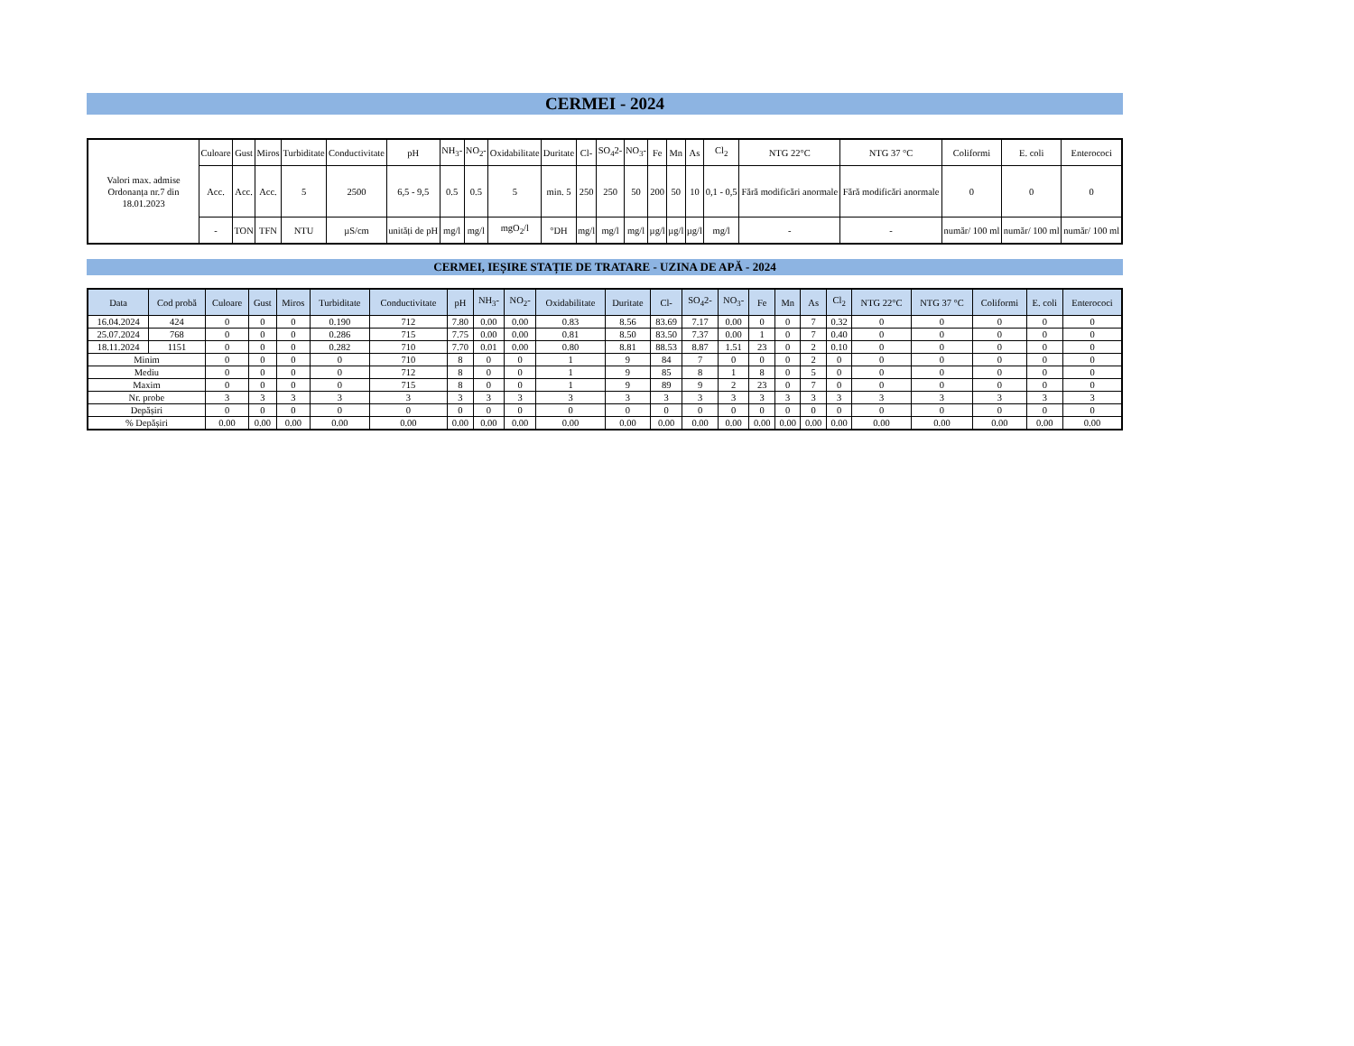CERMEI - 2024
| Valori max. admise Ordonanța nr.7 din 18.01.2023 | Culoare | Gust | Miros | Turbiditate | Conductivitate | pH | NH<sub>3</sub>- | NO<sub>2</sub>- | Oxidabilitate | Duritate | Cl- | SO<sub>4</sub>2- | NO<sub>3</sub>- | Fe | Mn | As | Cl<sub>2</sub> | NTG 22°C | NTG 37 °C | Coliformi | E. coli | Enterococi |
| | Acc. | Acc. | Acc. | 5 | 2500 | 6,5 - 9,5 | 0.5 | 0.5 | 5 | min. 5 | 250 | 250 | 50 | 200 | 50 | 10 | 0,1 - 0,5 | Fără modificări anormale | Fără modificări anormale | 0 | 0 | 0 |
| | - | TON | TFN | NTU | µS/cm | unități de pH | mg/l | mg/l | mgO<sub>2</sub>/l | °DH | mg/l | mg/l | mg/l | µg/l | µg/l | µg/l | mg/l | - | - | număr/ 100 ml | număr/ 100 ml | număr/ 100 ml |
CERMEI, IEȘIRE STAȚIE DE TRATARE - UZINA DE APĂ - 2024
| Data | Cod probă | Culoare | Gust | Miros | Turbiditate | Conductivitate | pH | NH<sub>3</sub>- | NO<sub>2</sub>- | Oxidabilitate | Duritate | Cl- | SO<sub>4</sub>2- | NO<sub>3</sub>- | Fe | Mn | As | Cl<sub>2</sub> | NTG 22°C | NTG 37 °C | Coliformi | E. coli | Enterococi |
| --- | --- | --- | --- | --- | --- | --- | --- | --- | --- | --- | --- | --- | --- | --- | --- | --- | --- | --- | --- | --- | --- | --- | --- |
| 16.04.2024 | 424 | 0 | 0 | 0 | 0.190 | 712 | 7.80 | 0.00 | 0.00 | 0.83 | 8.56 | 83.69 | 7.17 | 0.00 | 0 | 0 | 7 | 0.32 | 0 | 0 | 0 | 0 | 0 |
| 25.07.2024 | 768 | 0 | 0 | 0 | 0.286 | 715 | 7.75 | 0.00 | 0.00 | 0.81 | 8.50 | 83.50 | 7.37 | 0.00 | 1 | 0 | 7 | 0.40 | 0 | 0 | 0 | 0 | 0 |
| 18.11.2024 | 1151 | 0 | 0 | 0 | 0.282 | 710 | 7.70 | 0.01 | 0.00 | 0.80 | 8.81 | 88.53 | 8.87 | 1.51 | 23 | 0 | 2 | 0.10 | 0 | 0 | 0 | 0 | 0 |
| Minim | | 0 | 0 | 0 | 0 | 710 | 8 | 0 | 0 | 1 | 9 | 84 | 7 | 0 | 0 | 0 | 2 | 0 | 0 | 0 | 0 | 0 | 0 |
| Mediu | | 0 | 0 | 0 | 0 | 712 | 8 | 0 | 0 | 1 | 9 | 85 | 8 | 1 | 8 | 0 | 5 | 0 | 0 | 0 | 0 | 0 | 0 |
| Maxim | | 0 | 0 | 0 | 0 | 715 | 8 | 0 | 0 | 1 | 9 | 89 | 9 | 2 | 23 | 0 | 7 | 0 | 0 | 0 | 0 | 0 | 0 |
| Nr. probe | | 3 | 3 | 3 | 3 | 3 | 3 | 3 | 3 | 3 | 3 | 3 | 3 | 3 | 3 | 3 | 3 | 3 | 3 | 3 | 3 | 3 | 3 |
| Depășiri | | 0 | 0 | 0 | 0 | 0 | 0 | 0 | 0 | 0 | 0 | 0 | 0 | 0 | 0 | 0 | 0 | 0 | 0 | 0 | 0 | 0 | 0 |
| % Depășiri | | 0.00 | 0.00 | 0.00 | 0.00 | 0.00 | 0.00 | 0.00 | 0.00 | 0.00 | 0.00 | 0.00 | 0.00 | 0.00 | 0.00 | 0.00 | 0.00 | 0.00 | 0.00 | 0.00 | 0.00 | 0.00 | 0.00 |